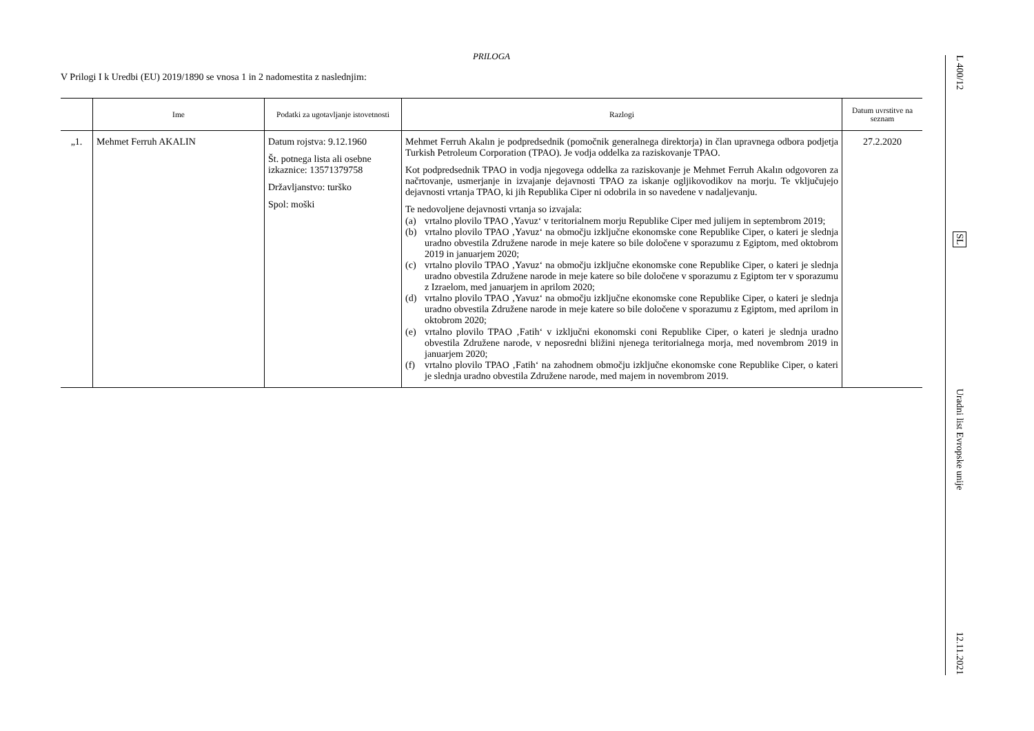PRILOGA
V Prilogi I k Uredbi (EU) 2019/1890 se vnosa 1 in 2 nadomestita z naslednjim:
| | Ime | Podatki za ugotavljanje istovetnosti | Razlogi | Datum uvrstitve na seznam |
| --- | --- | --- | --- | --- |
| „1. | Mehmet Ferruh AKALIN | Datum rojstva: 9.12.1960 Št. potnega lista ali osebne izkaznice: 13571379758 Državljanstvo: turško Spol: moški | Mehmet Ferruh Akalın je podpredsednik (pomočnik generalnega direktorja) in član upravnega odbora podjetja Turkish Petroleum Corporation (TPAO). Je vodja oddelka za raziskovanje TPAO. Kot podpredsednik TPAO in vodja njegovega oddelka za raziskovanje je Mehmet Ferruh Akalın odgovoren za načrtovanje, usmerjanje in izvajanje dejavnosti TPAO za iskanje ogljikovodikov na morju. Te vključujejo dejavnosti vrtanja TPAO, ki jih Republika Ciper ni odobrila in so navedene v nadaljevanju. Te nedovoljene dejavnosti vrtanja so izvajala: (a) vrtalno plovilo TPAO ‚Yavuz‘ v teritorialnem morju Republike Ciper med julijem in septembrom 2019; (b) vrtalno plovilo TPAO ‚Yavuz‘ na območju izključne ekonomske cone Republike Ciper, o kateri je slednja uradno obvestila Združene narode in meje katere so bile določene v sporazumu z Egiptom, med oktobrom 2019 in januarjem 2020; (c) vrtalno plovilo TPAO ‚Yavuz‘ na območju izključne ekonomske cone Republike Ciper, o kateri je slednja uradno obvestila Združene narode in meje katere so bile določene v sporazumu z Egiptom ter v sporazumu z Izraelom, med januarjem in aprilom 2020; (d) vrtalno plovilo TPAO ‚Yavuz‘ na območju izključne ekonomske cone Republike Ciper, o kateri je slednja uradno obvestila Združene narode in meje katere so bile določene v sporazumu z Egiptom, med aprilom in oktobrom 2020; (e) vrtalno plovilo TPAO ‚Fatih‘ v izključni ekonomski coni Republike Ciper, o kateri je slednja uradno obvestila Združene narode, v neposredni bližini njenega teritorialnega morja, med novembrom 2019 in januarjem 2020; (f) vrtalno plovilo TPAO ‚Fatih‘ na zahodnem območju izključne ekonomske cone Republike Ciper, o kateri je slednja uradno obvestila Združene narode, med majem in novembrom 2019. | 27.2.2020 |
L 400/12
SL
Uradni list Evropske unije
12.11.2021